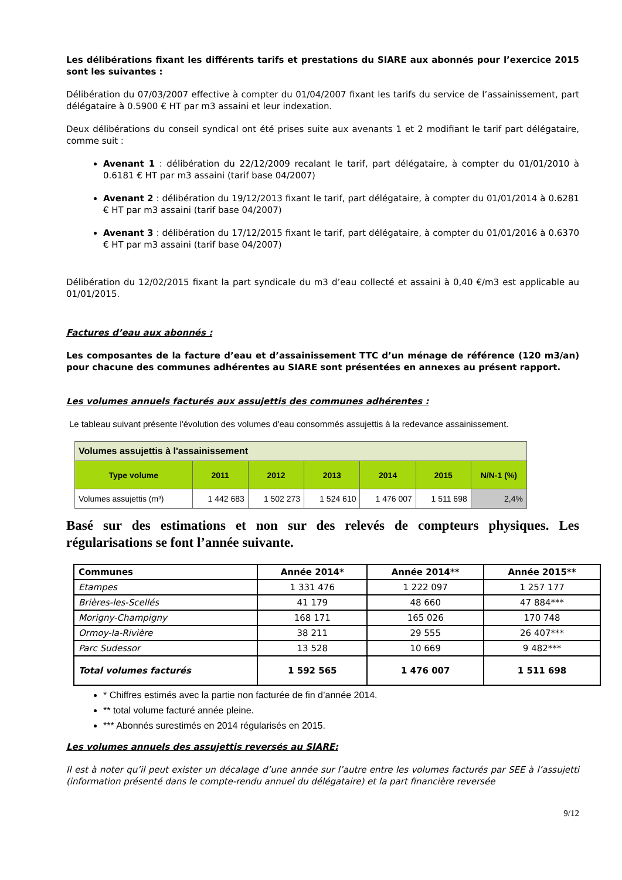Les délibérations fixant les différents tarifs et prestations du SIARE aux abonnés pour l’exercice 2015 sont les suivantes :
Délibération du 07/03/2007 effective à compter du 01/04/2007 fixant les tarifs du service de l’assainissement, part délégataire à 0.5900 € HT par m3 assaini et leur indexation.
Deux délibérations du conseil syndical ont été prises suite aux avenants 1 et 2 modifiant le tarif part délégataire, comme suit :
Avenant 1 : délibération du 22/12/2009 recalant le tarif, part délégataire, à compter du 01/01/2010 à 0.6181 € HT par m3 assaini (tarif base 04/2007)
Avenant 2 : délibération du 19/12/2013 fixant le tarif, part délégataire, à compter du 01/01/2014 à 0.6281 € HT par m3 assaini (tarif base 04/2007)
Avenant 3 : délibération du 17/12/2015 fixant le tarif, part délégataire, à compter du 01/01/2016 à 0.6370 € HT par m3 assaini (tarif base 04/2007)
Délibération du 12/02/2015 fixant la part syndicale du m3 d’eau collecté et assaini à 0,40 €/m3 est applicable au 01/01/2015.
Factures d’eau aux abonnés :
Les composantes de la facture d’eau et d’assainissement TTC d’un ménage de référence (120 m3/an) pour chacune des communes adhérentes au SIARE sont présentées en annexes au présent rapport.
Les volumes annuels facturés aux assujettis des communes adhérentes :
Le tableau suivant présente l'évolution des volumes d'eau consommés assujettis à la redevance assainissement.
| Volumes assujettis à l'assainissement | | | | | | |
| Type volume | 2011 | 2012 | 2013 | 2014 | 2015 | N/N-1 (%) |
| Volumes assujettis (m³) | 1 442 683 | 1 502 273 | 1 524 610 | 1 476 007 | 1 511 698 | 2,4% |
Basé sur des estimations et non sur des relevés de compteurs physiques. Les régularisations se font l’année suivante.
| Communes | Année 2014* | Année 2014** | Année 2015** |
| --- | --- | --- | --- |
| Etampes | 1 331 476 | 1 222 097 | 1 257 177 |
| Brières-les-Scellés | 41 179 | 48 660 | 47 884*** |
| Morigny-Champigny | 168 171 | 165 026 | 170 748 |
| Ormoy-la-Rivière | 38 211 | 29 555 | 26 407*** |
| Parc Sudessor | 13 528 | 10 669 | 9 482*** |
| Total volumes facturés | 1 592 565 | 1 476 007 | 1 511 698 |
* Chiffres estimés avec la partie non facturée de fin d’année 2014.
** total volume facturé année pleine.
*** Abonnés surestimés en 2014 régularisés en 2015.
Les volumes annuels des assujettis reversés au SIARE:
Il est à noter qu’il peut exister un décalage d’une année sur l’autre entre les volumes facturés par SEE à l’assujetti (information présenté dans le compte-rendu annuel du délégataire) et la part financière reversée
9/12